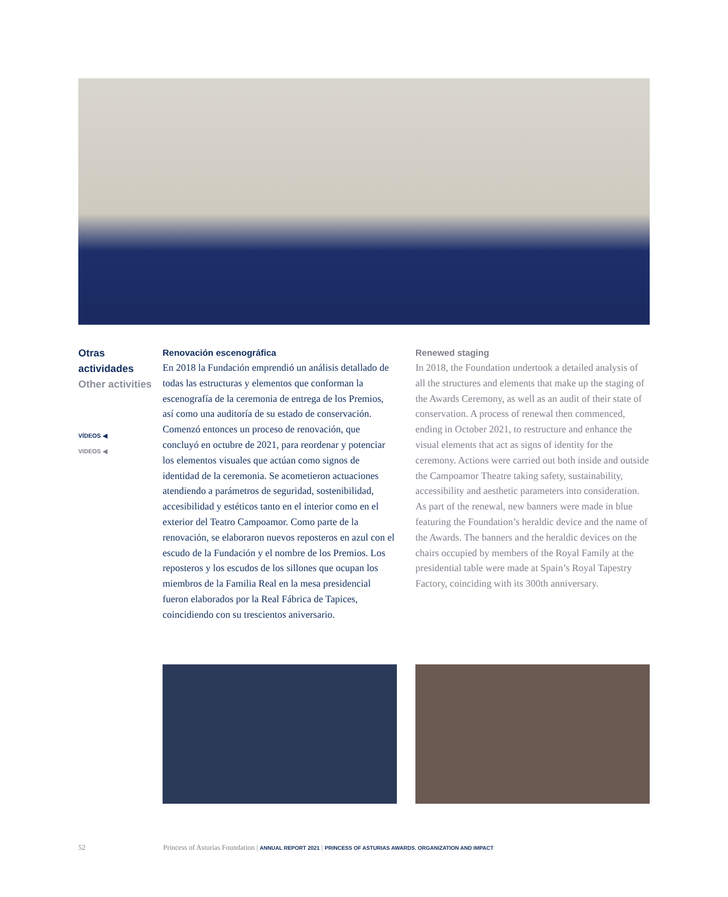Otras actividades
Other activities
VÍDEOS ◀
VIDEOS ◀
Renovación escenográfica
En 2018 la Fundación emprendió un análisis detallado de todas las estructuras y elementos que conforman la escenografía de la ceremonia de entrega de los Premios, así como una auditoría de su estado de conservación. Comenzó entonces un proceso de renovación, que concluyó en octubre de 2021, para reordenar y potenciar los elementos visuales que actúan como signos de identidad de la ceremonia. Se acometieron actuaciones atendiendo a parámetros de seguridad, sostenibilidad, accesibilidad y estéticos tanto en el interior como en el exterior del Teatro Campoamor. Como parte de la renovación, se elaboraron nuevos reposteros en azul con el escudo de la Fundación y el nombre de los Premios. Los reposteros y los escudos de los sillones que ocupan los miembros de la Familia Real en la mesa presidencial fueron elaborados por la Real Fábrica de Tapices, coincidiendo con su trescientos aniversario.
Renewed staging
In 2018, the Foundation undertook a detailed analysis of all the structures and elements that make up the staging of the Awards Ceremony, as well as an audit of their state of conservation. A process of renewal then commenced, ending in October 2021, to restructure and enhance the visual elements that act as signs of identity for the ceremony. Actions were carried out both inside and outside the Campoamor Theatre taking safety, sustainability, accessibility and aesthetic parameters into consideration. As part of the renewal, new banners were made in blue featuring the Foundation’s heraldic device and the name of the Awards. The banners and the heraldic devices on the chairs occupied by members of the Royal Family at the presidential table were made at Spain’s Royal Tapestry Factory, coinciding with its 300th anniversary.
52 Princess of Asturias Foundation | ANNUAL REPORT 2021 | PRINCESS OF ASTURIAS AWARDS. ORGANIZATION AND IMPACT